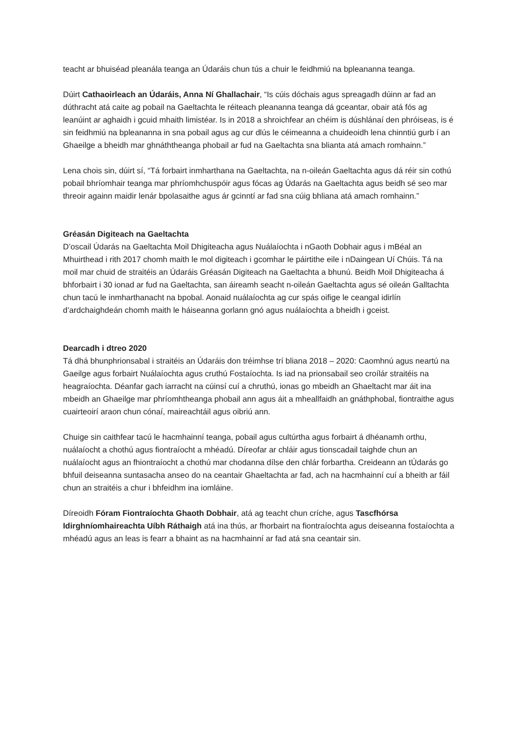teacht ar bhuiséad pleanála teanga an Údaráis chun tús a chuir le feidhmiú na bpleananna teanga.
Dúirt Cathaoirleach an Údaráis, Anna Ní Ghallachair, “Is cúis dóchais agus spreagadh dúinn ar fad an dúthracht atá caite ag pobail na Gaeltachta le réiteach pleananna teanga dá gceantar, obair atá fós ag leanúint ar aghaidh i gcuid mhaith limistéar. Is in 2018 a shroichfear an chéim is dúshlánaí den phróiseas, is é sin feidhmiú na bpleananna in sna pobail agus ag cur dlús le céimeanna a chuideoidh lena chinntiú gurb í an Ghaeilge a bheidh mar ghnáththeanga phobail ar fud na Gaeltachta sna blianta atá amach romhainn.”
Lena chois sin, dúirt sí, “Tá forbairt inmharthana na Gaeltachta, na n-oileán Gaeltachta agus dá réir sin cothú pobail bhríomhair teanga mar phríomhchuspóir agus fócas ag Údarás na Gaeltachta agus beidh sé seo mar threoir againn maidir lenár bpolasaithe agus ár gcinntí ar fad sna cúig bhliana atá amach romhainn.”
Gréasán Digiteach na Gaeltachta
D’oscail Údarás na Gaeltachta Moil Dhigiteacha agus Nuálaíochta i nGaoth Dobhair agus i mBéal an Mhuirthead i rith 2017 chomh maith le mol digiteach i gcomhar le páirtithe eile i nDaingean Uí Chúis. Tá na moil mar chuid de straitéis an Údaráis Gréasán Digiteach na Gaeltachta a bhunú. Beidh Moil Dhigiteacha á bhforbairt i 30 ionad ar fud na Gaeltachta, san áireamh seacht n-oileán Gaeltachta agus sé oileán Galltachta chun tacú le inmharthanacht na bpobal. Aonaid nuálaíochta ag cur spás oifige le ceangal idirlín d’ardchaighdeán chomh maith le háiseanna gorlann gnó agus nuálaíochta a bheidh i gceist.
Dearcadh i dtreo 2020
Tá dhá bhunphrionsabal i straitéis an Údaráis don tréimhse trí bliana 2018 – 2020: Caomhnú agus neartú na Gaeilge agus forbairt Nuálaíochta agus cruthú Fostaíochta. Is iad na prionsabail seo croílár straitéis na heagraíochta. Déanfar gach iarracht na cúinsí cuí a chruthú, ionas go mbeidh an Ghaeltacht mar áit ina mbeidh an Ghaeilge mar phríomhtheanga phobail ann agus áit a mheallfaidh an gnáthphobal, fiontraithe agus cuairteoirí araon chun cónaí, maireachtáil agus oibriú ann.
Chuige sin caithfear tacú le hacmhainní teanga, pobail agus cultúrtha agus forbairt á dhéanamh orthu, nuálaíocht a chothú agus fiontraíocht a mhéadú. Díreofar ar chláir agus tionscadail taighde chun an nuálaíocht agus an fhiontraíocht a chothú mar chodanna dílse den chlár forbartha. Creideann an tÚdarás go bhfuil deiseanna suntasacha anseo do na ceantair Ghaeltachta ar fad, ach na hacmhainní cuí a bheith ar fáil chun an straitéis a chur i bhfeidhm ina iomláine.
Díreoidh Fóram Fiontraíochta Ghaoth Dobhair, atá ag teacht chun críche, agus Tascfhórsa Idirghníomhaireachta Uíbh Ráthaigh atá ina thús, ar fhorbairt na fiontraíochta agus deiseanna fostaíochta a mhéadú agus an leas is fearr a bhaint as na hacmhainní ar fad atá sna ceantair sin.